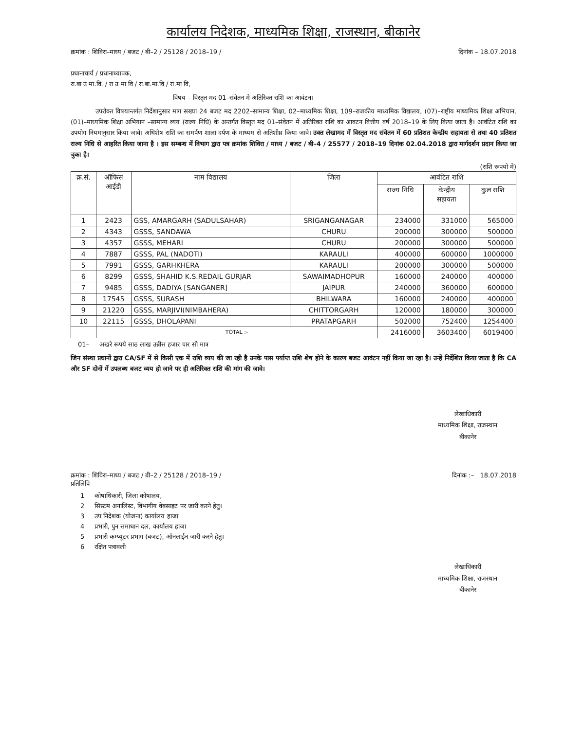कार्यालय निदेशक, माध्यमिक शिक्षा, राजस्थान, बीकानेर
क्रमांक : शिविरा–माध्य / बजट / बी–2 / 25128 / 2018–19 / दिनांक – 18.07.2018
प्रधानाचार्य / प्रधानाध्यापक,
रा.बा उ मा.वि. / रा उ मा वि / रा.बा.मा.वि / रा.मा वि,
विषय – विस्तृत मद 01–संवेतन मे अतिरिक्त राशि का आवंटन।
उपरोक्त विषयान्तर्गत निर्देशानुसार माग सख्या 24 बजट मद 2202–सामान्य शिक्षा, 02–माध्यमिक शिक्षा, 109–राजकीय माध्यमिक विद्यालय, (07)–राष्ट्रीय माध्यमिक शिक्षा अभियान, (01)–माध्यमिक शिक्षा अभियान –सामान्य व्यय (राज्य निधि) के अन्तर्गत विस्तृत मद 01–संवेतन में अतिरिक्त राशि का आवटन वित्तीय वर्ष 2018–19 के लिए किया जाता है। आवंटित राशि का उपयोग नियमानुसार किया जावे। अधिशेष राशि का समर्पण शाला दर्पण के माध्यम से अतिशीघ्र किया जावे। उक्त लेखामद में विस्तृत मद संवेतन में 60 प्रतिशत केन्द्रीय सहायता से तथा 40 प्रतिशत राज्य निधि से आहरित किया जाना है । इस सम्बन्ध में विभाग द्वारा पत्र क्रमांक शिविरा / माध्य / बजट / बी–4 / 25577 / 2018–19 दिनांक 02.04.2018 द्वारा मार्गदर्शन प्रदान किया जा चुका है।
(राशि रूपयो मे)
| क्र.सं. | ऑफिस आईडी | नाम विद्यालय | जिला | आवंटित राशि | | |
| --- | --- | --- | --- | --- | --- | --- |
| | | | | राज्य निधि | केन्द्रीय सहायता | कुल राशि |
| 1 | 2423 | GSS, AMARGARH (SADULSAHAR) | SRIGANGANAGAR | 234000 | 331000 | 565000 |
| 2 | 4343 | GSSS, SANDAWA | CHURU | 200000 | 300000 | 500000 |
| 3 | 4357 | GSSS, MEHARI | CHURU | 200000 | 300000 | 500000 |
| 4 | 7887 | GSSS, PAL (NADOTI) | KARAULI | 400000 | 600000 | 1000000 |
| 5 | 7991 | GSSS, GARHKHERA | KARAULI | 200000 | 300000 | 500000 |
| 6 | 8299 | GSSS, SHAHID K.S.REDAIL GURJAR | SAWAIMADHOPUR | 160000 | 240000 | 400000 |
| 7 | 9485 | GSSS, DADIYA [SANGANER] | JAIPUR | 240000 | 360000 | 600000 |
| 8 | 17545 | GSSS, SURASH | BHILWARA | 160000 | 240000 | 400000 |
| 9 | 21220 | GSSS, MARJIVI(NIMBAHERA) | CHITTORGARH | 120000 | 180000 | 300000 |
| 10 | 22115 | GSSS, DHOLAPANI | PRATAPGARH | 502000 | 752400 | 1254400 |
| | TOTAL :- | | | 2416000 | 3603400 | 6019400 |
01– अखरे रूपये साठ लाख उन्नीस हजार चार सौ मात्र
जिन संस्था प्रधानों द्वारा CA/SF में से किसी एक में राशि व्यय की जा रही है उनके पास पर्याप्त राशि शेष होने के कारण बजट आवंटन नहीं किया जा रहा है। उन्हें निर्देशित किया जाता है कि CA और SF दोनों में उपलब्ध बजट व्यय हो जाने पर ही अतिरिक्त राशि की मांग की जावे।
लेखाधिकारी
माध्यमिक शिक्षा, राजस्थान
बीकानेर
क्रमांक : शिविरा–माध्य / बजट / बी–2 / 25128 / 2018–19 / दिनांक :– 18.07.2018
प्रतिलिपि –
1 कोषाधिकारी, जिला कोषालय,
2 सिस्टम अनालिस्ट, विभागीय वेबसाइट पर जारी करने हेतु।
3 उप निदेशक (योजना) कार्यालय हाजा
4 प्रभारी, पुन समाधान दल, कार्यालय हाजा
5 प्रभारी कम्प्यूटर प्रभाग (बजट), ऑनलाईन जारी करने हेतु।
6 रक्षित पत्रावली
लेखाधिकारी
माध्यमिक शिक्षा, राजस्थान
बीकानेर